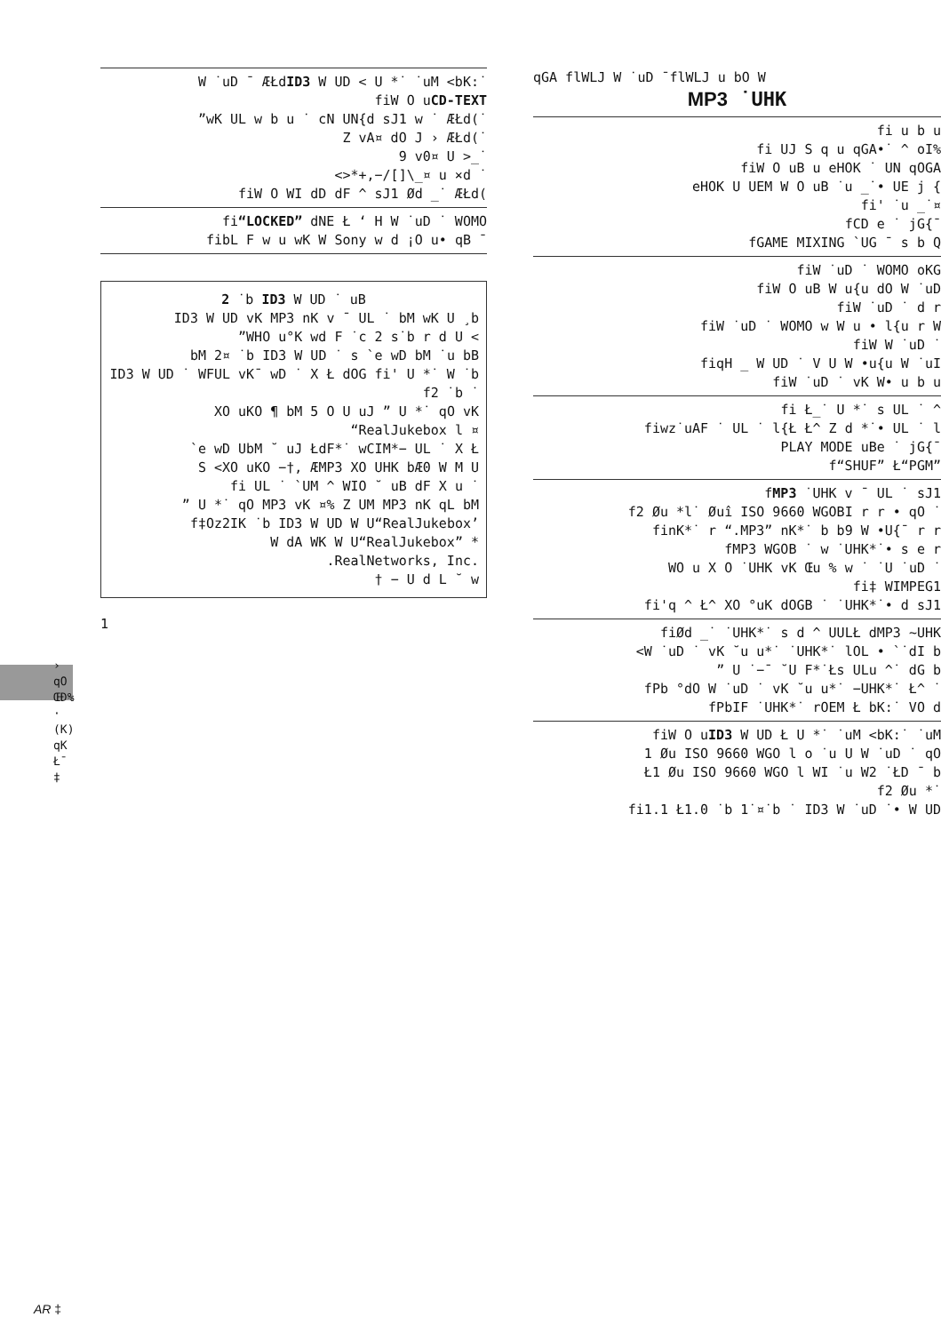› qO ŒÐ% · (K) qK Ł¯ ‡
W ˙uD ¯ ÆŁdID3 W UD < U *˙ ˙uM <bK:˙
fiW O uCD-TEXT
”wK UL w b u ˙ cN UN{d sJ1 w ˙ ÆŁd(˙
Z vA¤ dO J › ÆŁd(˙
9 v0¤ U >_˙
<>*+,−/[]\_¤ u ×d ˙
fiW O WI dD dF ^ sJ1 Ød _˙ ÆŁd(
fi“LOCKED” dNE Ł ‘ H W ˙uD ˙ WOMO
fibL F w u wK W Sony w d ¡O u• qB ¯
2 ˙b ID3 W UD ˙ uB
ID3 W UD vK MP3 nK v ¯ UL ˙ bM wK U ¸b
”WHO u°K wd F ˙c 2 s˙b r d U <
bM 2¤ ˙b ID3 W UD ˙ s `e wD bM ˙u bB
ID3 W UD ˙ WFUL vK¯ wD ˙ X Ł dOG fi' U *˙ W ˙b
f2 ˙b ˙
XO uKO ¶ bM 5 O U uJ ” U *˙ qO vK
“RealJukebox l ¤
`e wD UbM ˘ uJ ŁdF*˙ wCIM*− UL ˙ X Ł
S <XO uKO −†, ÆMP3 XO UHK bÆ0 W M U
fi UL ˙ `UM ^ WIO ˘ uB dF X u ˙
” U *˙ qO MP3 vK ¤% Z UM MP3 nK qL bM
f‡Oz2IK ˙b ID3 W UD W U“RealJukebox’
W dA WK W U“RealJukebox” *
.RealNetworks, Inc.
† − U d L ˘ w
1
qGA flWLJ W ˙uD ¯flWLJ u bO W
MP3 ˙UHK
fi u b u
fi UJ S q u qGA•˙ ^ oI%
fiW O uB u eHOK ˙ UN qOGA
eHOK U UEM W O uB ˙u _˙• UE j {
fi' ˙u _˙¤
fCD e ˙ jG{¯
fGAME MIXING `UG ¯ s b Q
fiW ˙uD ˙ WOMO oKG
fiW O uB W u{u dO W ˙uD
fiW ˙uD ˙ d r
fiW ˙uD ˙ WOMO w W u • l{u r W
fiW W ˙uD ˙
fiqH _ W UD ˙ V U W •u{u W ˙uI
fiW ˙uD ˙ vK W• u b u
fi Ł_˙ U *˙ s UL ˙ ^
fiwz˙uAF ˙ UL ˙ l{Ł Ł^ Z d *˙• UL ˙ l
PLAY MODE uBe ˙ jG{¯
f“SHUF” Ł“PGM”
fMP3 ˙UHK v ¯ UL ˙ sJ1
f2 Øu *l˙ Øuî ISO 9660 WGOBI r r • qO ˙
finK*˙ r “.MP3” nK*˙ b b9 W •U{¯ r r
fMP3 WGOB ˙ w ˙UHK*˙• s e r
WO u X O ˙UHK vK Œu % w ˙ ˙U ˙uD ˙
fi‡ WIMPEG1
fi'q ^ Ł^ XO °uK dOGB ˙ ˙UHK*˙• d sJ1
fiØd _˙ ˙UHK*˙ s d ^ UULŁ dMP3 ~UHK
<W ˙uD ˙ vK ˘u u*˙ ˙UHK*˙ lOL • `˙dI b
” U ˙−¯ ˘U F*˙Łs ULu ^˙ dG b
fPb °dO W ˙uD ˙ vK ˘u u*˙ −UHK*˙ Ł^ ˙
fPbIF ˙UHK*˙ rOEM Ł bK:˙ VO d
fiW O uID3 W UD Ł U *˙ ˙uM <bK:˙ ˙uM
1 Øu ISO 9660 WGO l o ˙u U W ˙uD ˙ qO
Ł1 Øu ISO 9660 WGO l WI ˙u W2 ˙ŁD ¯ b
f2 Øu *˙
fi1.1 Ł1.0 ˙b 1˙¤˙b ˙ ID3 W ˙uD ˙• W UD
AR ‡